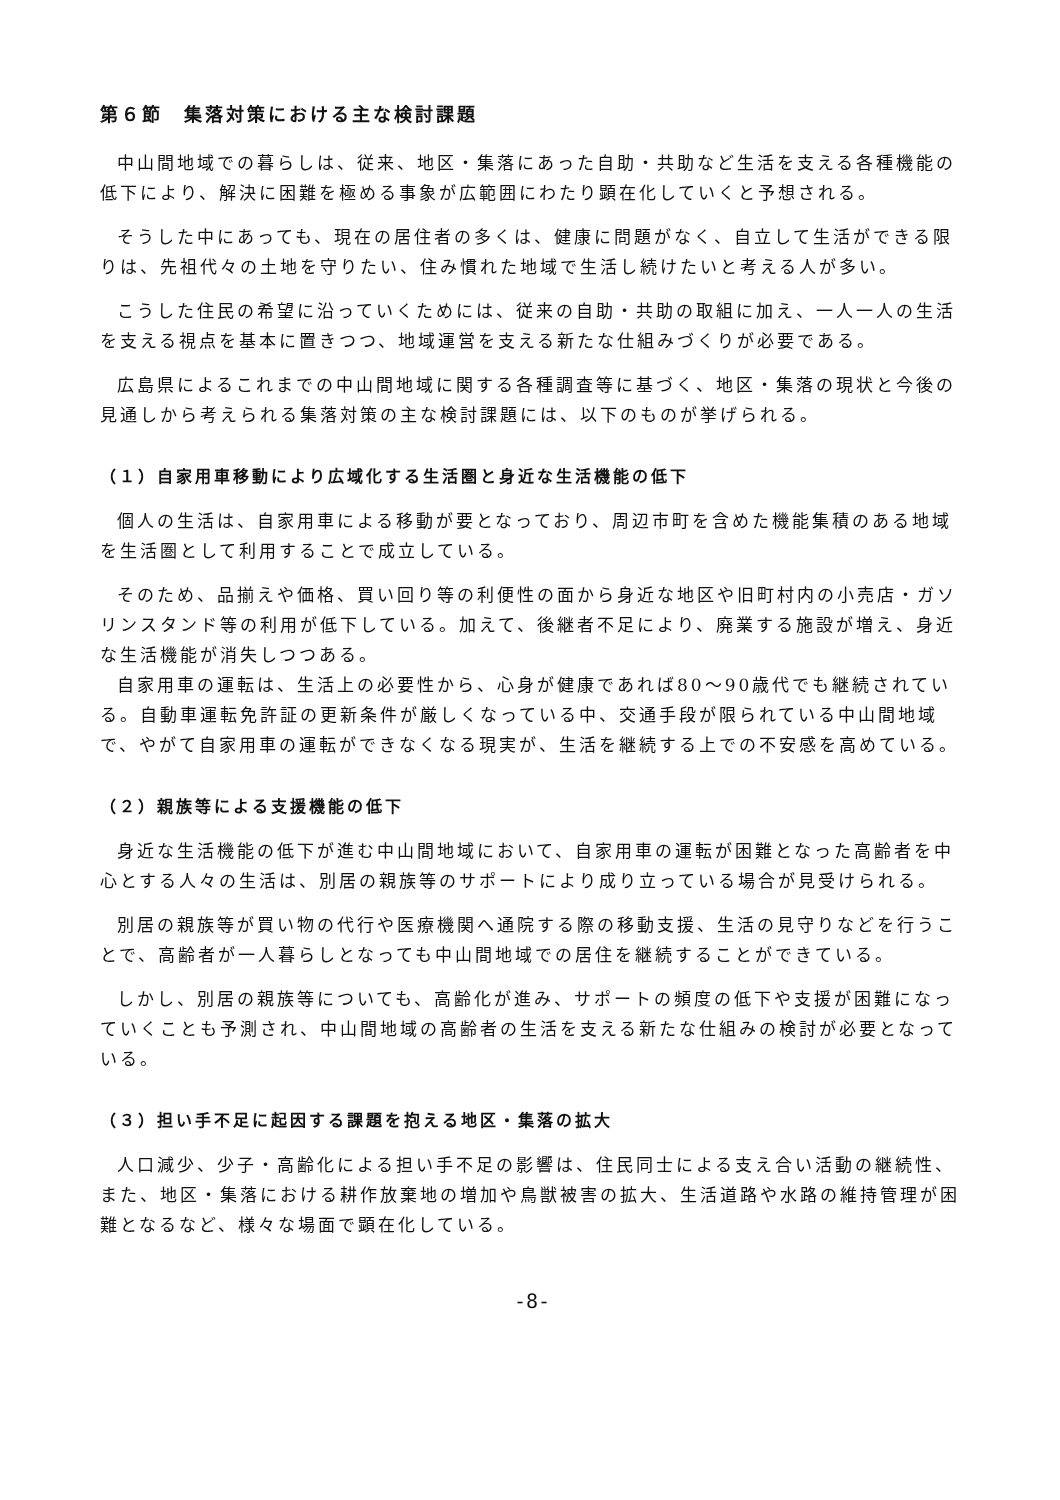第６節　集落対策における主な検討課題
中山間地域での暮らしは、従来、地区・集落にあった自助・共助など生活を支える各種機能の低下により、解決に困難を極める事象が広範囲にわたり顕在化していくと予想される。
そうした中にあっても、現在の居住者の多くは、健康に問題がなく、自立して生活ができる限りは、先祖代々の土地を守りたい、住み慣れた地域で生活し続けたいと考える人が多い。
こうした住民の希望に沿っていくためには、従来の自助・共助の取組に加え、一人一人の生活を支える視点を基本に置きつつ、地域運営を支える新たな仕組みづくりが必要である。
広島県によるこれまでの中山間地域に関する各種調査等に基づく、地区・集落の現状と今後の見通しから考えられる集落対策の主な検討課題には、以下のものが挙げられる。
（１）自家用車移動により広域化する生活圏と身近な生活機能の低下
個人の生活は、自家用車による移動が要となっており、周辺市町を含めた機能集積のある地域を生活圏として利用することで成立している。
そのため、品揃えや価格、買い回り等の利便性の面から身近な地区や旧町村内の小売店・ガソリンスタンド等の利用が低下している。加えて、後継者不足により、廃業する施設が増え、身近な生活機能が消失しつつある。
自家用車の運転は、生活上の必要性から、心身が健康であれば80～90歳代でも継続されている。自動車運転免許証の更新条件が厳しくなっている中、交通手段が限られている中山間地域で、やがて自家用車の運転ができなくなる現実が、生活を継続する上での不安感を高めている。
（２）親族等による支援機能の低下
身近な生活機能の低下が進む中山間地域において、自家用車の運転が困難となった高齢者を中心とする人々の生活は、別居の親族等のサポートにより成り立っている場合が見受けられる。
別居の親族等が買い物の代行や医療機関へ通院する際の移動支援、生活の見守りなどを行うことで、高齢者が一人暮らしとなっても中山間地域での居住を継続することができている。
しかし、別居の親族等についても、高齢化が進み、サポートの頻度の低下や支援が困難になっていくことも予測され、中山間地域の高齢者の生活を支える新たな仕組みの検討が必要となっている。
（３）担い手不足に起因する課題を抱える地区・集落の拡大
人口減少、少子・高齢化による担い手不足の影響は、住民同士による支え合い活動の継続性、また、地区・集落における耕作放棄地の増加や鳥獣被害の拡大、生活道路や水路の維持管理が困難となるなど、様々な場面で顕在化している。
-8-